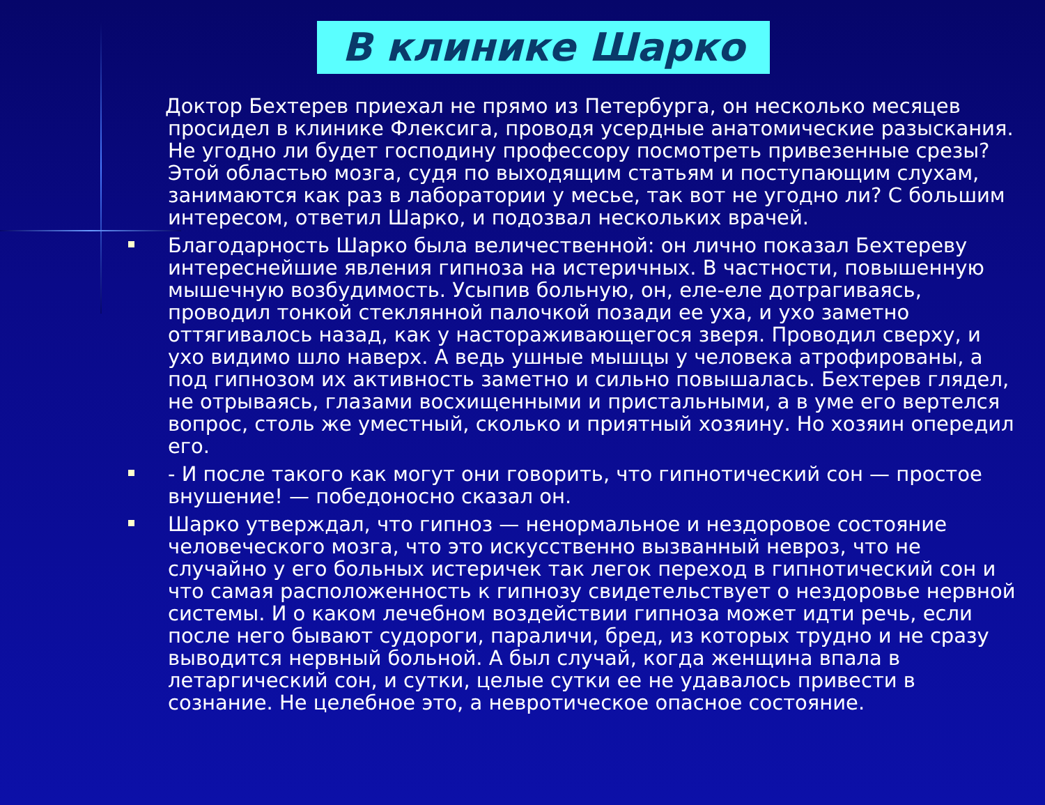В клинике Шарко
Доктор Бехтерев приехал не прямо из Петербурга, он несколько месяцев просидел в клинике Флексига, проводя усердные анатомические разыскания. Не угодно ли будет господину профессору посмотреть привезенные срезы? Этой областью мозга, судя по выходящим статьям и поступающим слухам, занимаются как раз в лаборатории у месье, так вот не угодно ли? С большим интересом, ответил Шарко, и подозвал нескольких врачей.
Благодарность Шарко была величественной: он лично показал Бехтереву интереснейшие явления гипноза на истеричных. В частности, повышенную мышечную возбудимость. Усыпив больную, он, еле-еле дотрагиваясь, проводил тонкой стеклянной палочкой позади ее уха, и ухо заметно оттягивалось назад, как у настораживающегося зверя. Проводил сверху, и ухо видимо шло наверх. А ведь ушные мышцы у человека атрофированы, а под гипнозом их активность заметно и сильно повышалась. Бехтерев глядел, не отрываясь, глазами восхищенными и пристальными, а в уме его вертелся вопрос, столь же уместный, сколько и приятный хозяину. Но хозяин опередил его.
- И после такого как могут они говорить, что гипнотический сон — простое внушение! — победоносно сказал он.
Шарко утверждал, что гипноз — ненормальное и нездоровое состояние человеческого мозга, что это искусственно вызванный невроз, что не случайно у его больных истеричек так легок переход в гипнотический сон и что самая расположенность к гипнозу свидетельствует о нездоровье нервной системы. И о каком лечебном воздействии гипноза может идти речь, если после него бывают судороги, параличи, бред, из которых трудно и не сразу выводится нервный больной. А был случай, когда женщина впала в летаргический сон, и сутки, целые сутки ее не удавалось привести в сознание. Не целебное это, а невротическое опасное состояние.